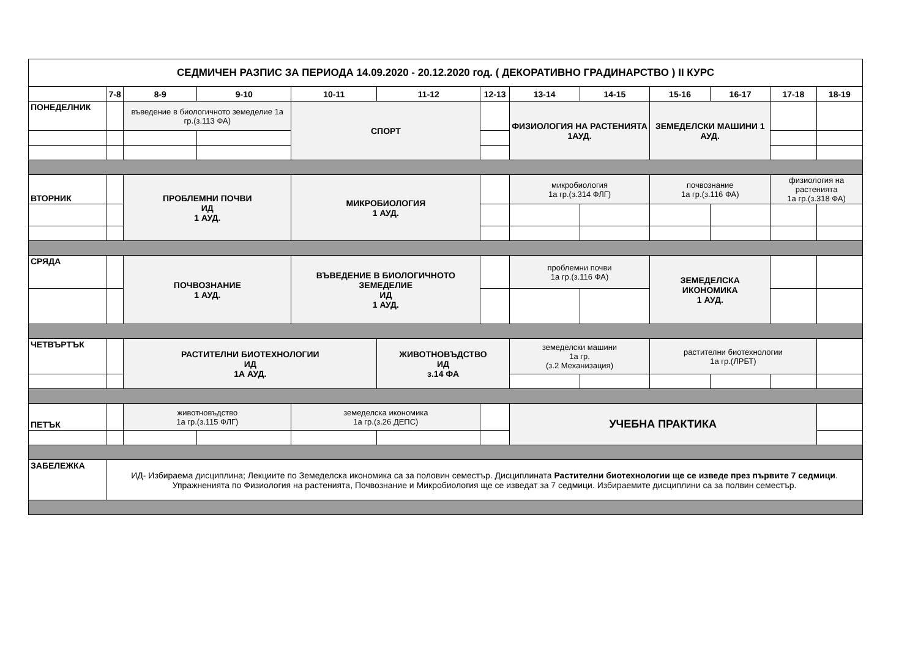| СЕДМИЧЕН РАЗПИС ЗА ПЕРИОДА 14.09.2020 - 20.12.2020 год. ( ДЕКОРАТИВНО ГРАДИНАРСТВО ) II КУРС | | | | | | | | | | | | |
| | 7-8 | 8-9 | 9-10 | 10-11 | 11-12 | 12-13 | 13-14 | 14-15 | 15-16 | 16-17 | 17-18 | 18-19 |
| ПОНЕДЕЛНИК | | въведение в биологичното земеделие 1а гр.(з.113 ФА) | | СПОРТ | | | ФИЗИОЛОГИЯ НА РАСТЕНИЯТА 1АУД. | | ЗЕМЕДЕЛСКИ МАШИНИ 1 АУД. | | | |
| ВТОРНИК | | ПРОБЛЕМНИ ПОЧВИ ИД 1 АУД. | | МИКРОБИОЛОГИЯ 1 АУД. | | | микробиология 1а гр.(з.314 ФЛГ) | | почвознание 1а гр.(з.116 ФА) | | физиология на растенията 1а гр.(з.318 ФА) | |
| СРЯДА | | ПОЧВОЗНАНИЕ 1 АУД. | | ВЪВЕДЕНИЕ В БИОЛОГИЧНОТО ЗЕМЕДЕЛИЕ ИД 1 АУД. | | | проблемни почви 1а гр.(з.116 ФА) | | ЗЕМЕДЕЛСКА ИКОНОМИКА 1 АУД. | | | |
| ЧЕТВЪРТЪК | | РАСТИТЕЛНИ БИОТЕХНОЛОГИИ ИД 1А АУД. | | | ЖИВОТНОВЪДСТВО ИД з.14 ФА | | земеделски машини 1а гр. (з.2 Механизация) | | растителни биотехнологии 1а гр.(ЛРБТ) | | | |
| ПЕТЪК | | животновъдство 1а гр.(з.115 ФЛГ) | | земеделска икономика 1а гр.(з.26 ДЕПС) | | | УЧЕБНА ПРАКТИКА | | | | | |
| ЗАБЕЛЕЖКА | ИД- Избираема дисциплина; Лекциите по Земеделска икономика са за половин семестър. Дисциплината Растителни биотехнологии ще се изведе през първите 7 седмици . Упражненията по Физиология на растенията, Почвознание и Микробиология ще се изведат за 7 седмици. Избираемите дисциплини са за полвин семестър. | | | | | | | | | | | |